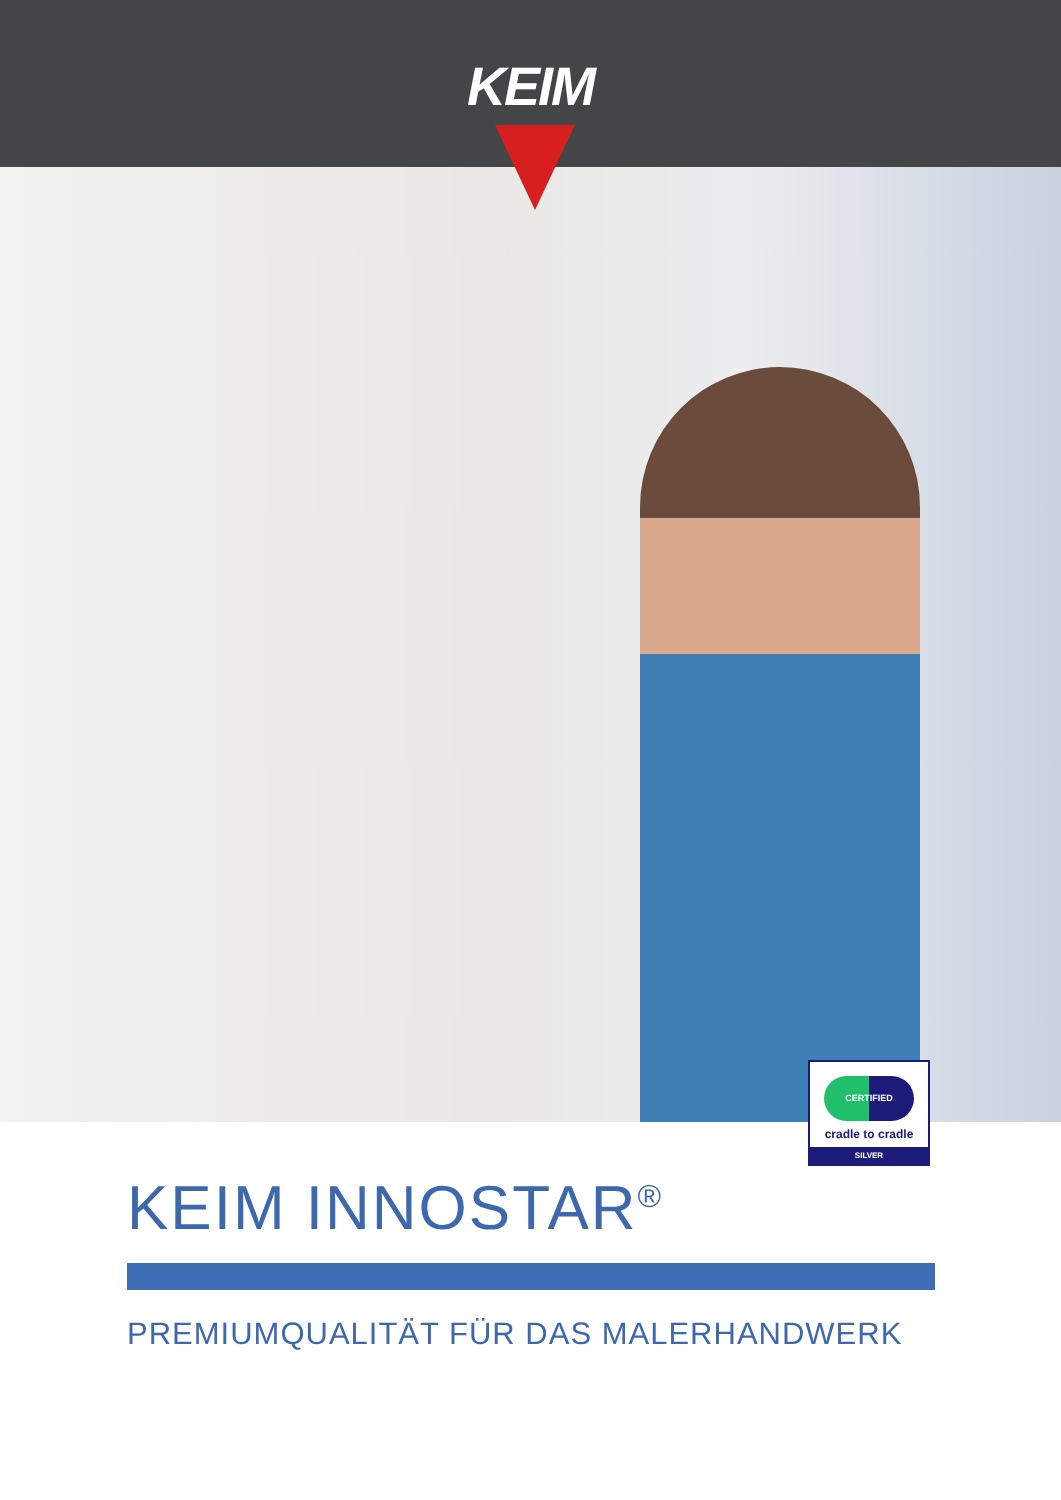KEIM
CERTIFIED
cradle to cradle
SILVER
KEIM INNOSTAR<sup>®</sup>
PREMIUMQUALITÄT FÜR DAS MALERHANDWERK